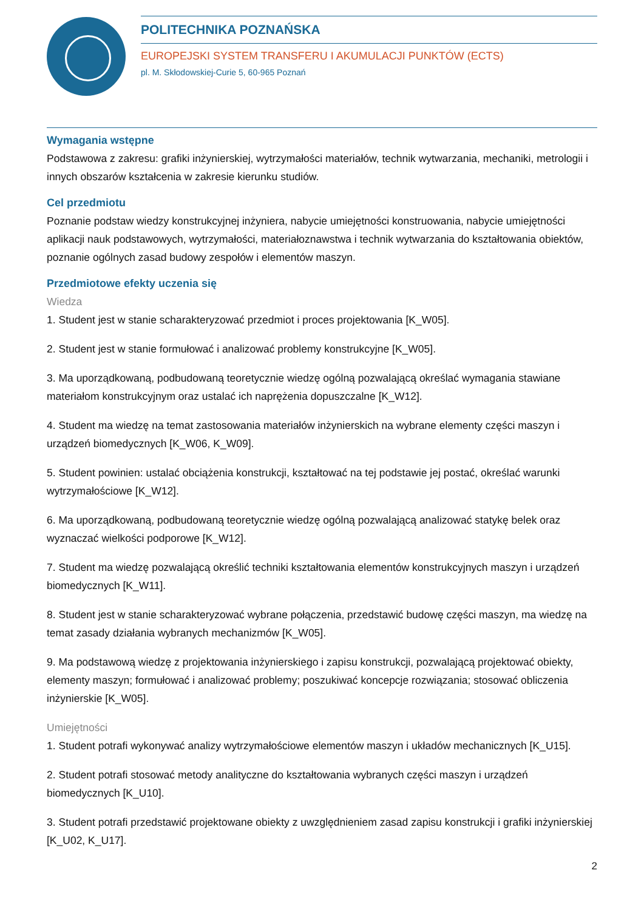POLITECHNIKA POZNAŃSKA
EUROPEJSKI SYSTEM TRANSFERU I AKUMULACJI PUNKTÓW (ECTS)
pl. M. Skłodowskiej-Curie 5, 60-965 Poznań
Wymagania wstępne
Podstawowa z zakresu: grafiki inżynierskiej, wytrzymałości materiałów, technik wytwarzania, mechaniki, metrologii i innych obszarów kształcenia w zakresie kierunku studiów.
Cel przedmiotu
Poznanie podstaw wiedzy konstrukcyjnej inżyniera, nabycie umiejętności konstruowania, nabycie umiejętności aplikacji nauk podstawowych, wytrzymałości, materiałoznawstwa i technik wytwarzania do kształtowania obiektów, poznanie ogólnych zasad budowy zespołów i elementów maszyn.
Przedmiotowe efekty uczenia się
Wiedza
1. Student jest w stanie scharakteryzować przedmiot i proces projektowania [K_W05].
2. Student jest w stanie formułować i analizować problemy konstrukcyjne [K_W05].
3. Ma uporządkowaną, podbudowaną teoretycznie wiedzę ogólną pozwalającą określać wymagania stawiane materiałom konstrukcyjnym oraz ustalać ich naprężenia dopuszczalne [K_W12].
4. Student ma wiedzę na temat zastosowania materiałów inżynierskich na wybrane elementy części maszyn i urządzeń biomedycznych [K_W06, K_W09].
5. Student powinien: ustalać obciążenia konstrukcji, kształtować na tej podstawie jej postać, określać warunki wytrzymałościowe [K_W12].
6. Ma uporządkowaną, podbudowaną teoretycznie wiedzę ogólną pozwalającą analizować statykę belek oraz wyznaczać wielkości podporowe [K_W12].
7. Student ma wiedzę pozwalającą określić techniki kształtowania elementów konstrukcyjnych maszyn i urządzeń biomedycznych [K_W11].
8. Student jest w stanie scharakteryzować wybrane połączenia, przedstawić budowę części maszyn, ma wiedzę na temat zasady działania wybranych mechanizmów [K_W05].
9. Ma podstawową wiedzę z projektowania inżynierskiego i zapisu konstrukcji, pozwalającą projektować obiekty, elementy maszyn; formułować i analizować problemy; poszukiwać koncepcje rozwiązania; stosować obliczenia inżynierskie [K_W05].
Umiejętności
1. Student potrafi wykonywać analizy wytrzymałościowe elementów maszyn i układów mechanicznych [K_U15].
2. Student potrafi stosować metody analityczne do kształtowania wybranych części maszyn i urządzeń biomedycznych [K_U10].
3. Student potrafi przedstawić projektowane obiekty z uwzględnieniem zasad zapisu konstrukcji i grafiki inżynierskiej [K_U02, K_U17].
2